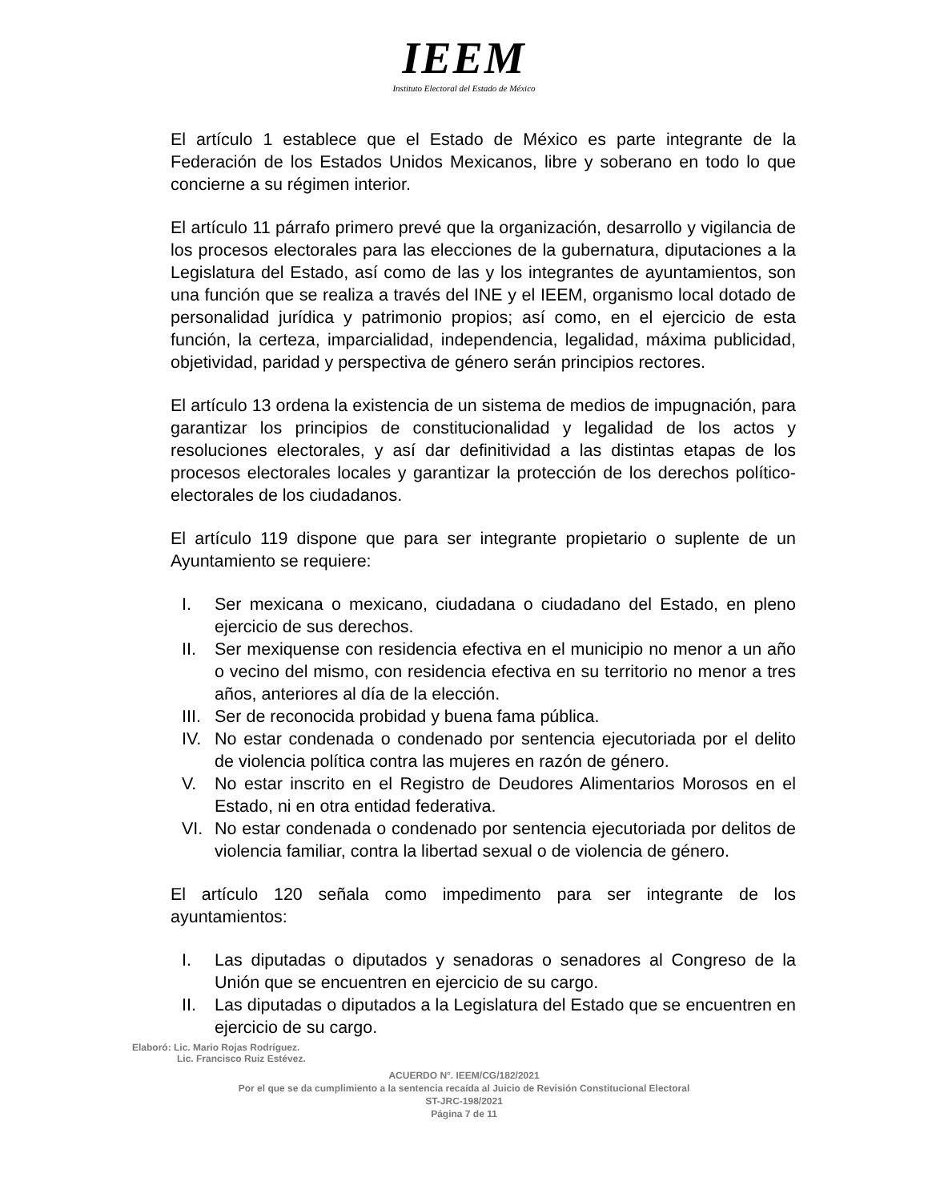IEEM
Instituto Electoral del Estado de México
El artículo 1 establece que el Estado de México es parte integrante de la Federación de los Estados Unidos Mexicanos, libre y soberano en todo lo que concierne a su régimen interior.
El artículo 11 párrafo primero prevé que la organización, desarrollo y vigilancia de los procesos electorales para las elecciones de la gubernatura, diputaciones a la Legislatura del Estado, así como de las y los integrantes de ayuntamientos, son una función que se realiza a través del INE y el IEEM, organismo local dotado de personalidad jurídica y patrimonio propios; así como, en el ejercicio de esta función, la certeza, imparcialidad, independencia, legalidad, máxima publicidad, objetividad, paridad y perspectiva de género serán principios rectores.
El artículo 13 ordena la existencia de un sistema de medios de impugnación, para garantizar los principios de constitucionalidad y legalidad de los actos y resoluciones electorales, y así dar definitividad a las distintas etapas de los procesos electorales locales y garantizar la protección de los derechos político-electorales de los ciudadanos.
El artículo 119 dispone que para ser integrante propietario o suplente de un Ayuntamiento se requiere:
I. Ser mexicana o mexicano, ciudadana o ciudadano del Estado, en pleno ejercicio de sus derechos.
II. Ser mexiquense con residencia efectiva en el municipio no menor a un año o vecino del mismo, con residencia efectiva en su territorio no menor a tres años, anteriores al día de la elección.
III. Ser de reconocida probidad y buena fama pública.
IV. No estar condenada o condenado por sentencia ejecutoriada por el delito de violencia política contra las mujeres en razón de género.
V. No estar inscrito en el Registro de Deudores Alimentarios Morosos en el Estado, ni en otra entidad federativa.
VI. No estar condenada o condenado por sentencia ejecutoriada por delitos de violencia familiar, contra la libertad sexual o de violencia de género.
El artículo 120 señala como impedimento para ser integrante de los ayuntamientos:
I. Las diputadas o diputados y senadoras o senadores al Congreso de la Unión que se encuentren en ejercicio de su cargo.
II. Las diputadas o diputados a la Legislatura del Estado que se encuentren en ejercicio de su cargo.
Elaboró: Lic. Mario Rojas Rodríguez.
Lic. Francisco Ruiz Estévez.
ACUERDO N°. IEEM/CG/182/2021
Por el que se da cumplimiento a la sentencia recaída al Juicio de Revisión Constitucional Electoral
ST-JRC-198/2021
Página 7 de 11